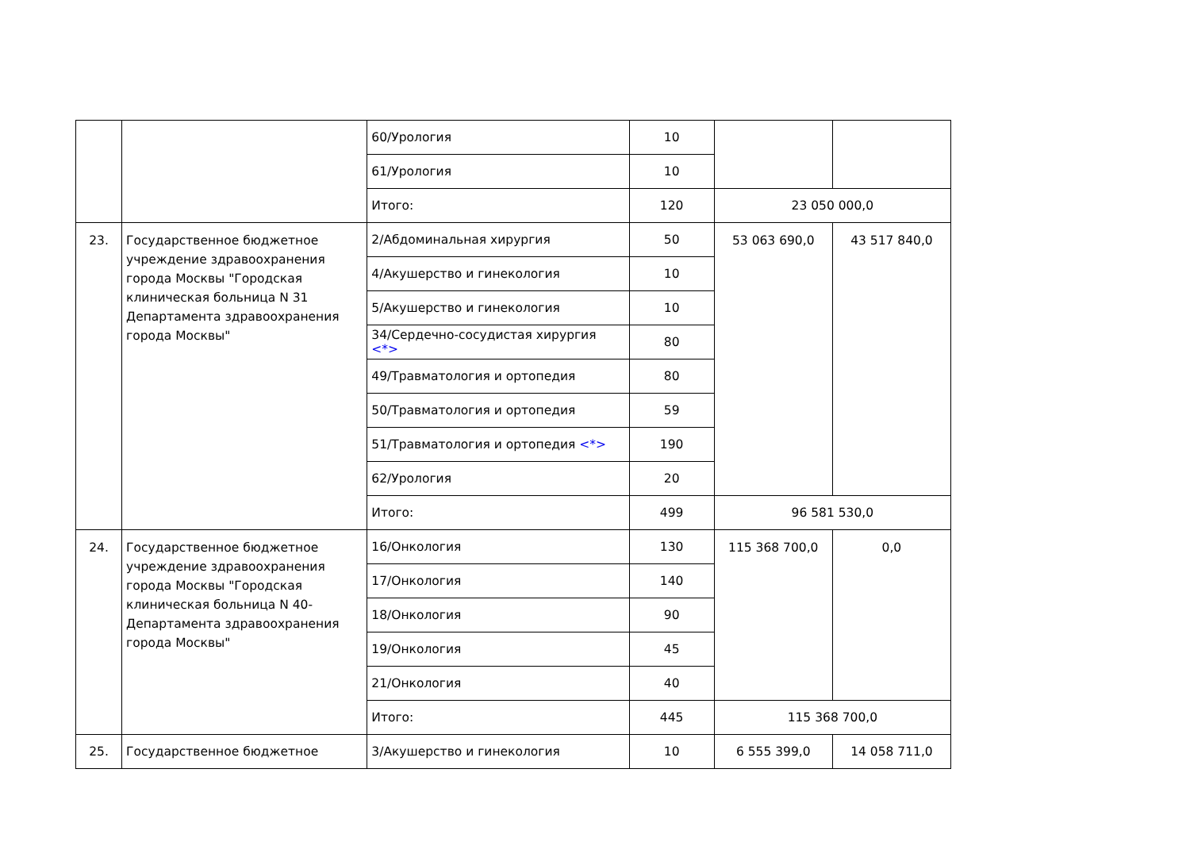| | | 60/Урология | 10 | | |
| | | 61/Урология | 10 | | |
| | | Итого: | 120 | 23 050 000,0 | |
| 23. | Государственное бюджетное учреждение здравоохранения города Москвы "Городская клиническая больница N 31 Департамента здравоохранения города Москвы" | 2/Абдоминальная хирургия | 50 | 53 063 690,0 | 43 517 840,0 |
| | | 4/Акушерство и гинекология | 10 | | |
| | | 5/Акушерство и гинекология | 10 | | |
| | | 34/Сердечно-сосудистая хирургия <*> | 80 | | |
| | | 49/Травматология и ортопедия | 80 | | |
| | | 50/Травматология и ортопедия | 59 | | |
| | | 51/Травматология и ортопедия <*> | 190 | | |
| | | 62/Урология | 20 | | |
| | | Итого: | 499 | 96 581 530,0 | |
| 24. | Государственное бюджетное учреждение здравоохранения города Москвы "Городская клиническая больница N 40- Департамента здравоохранения города Москвы" | 16/Онкология | 130 | 115 368 700,0 | 0,0 |
| | | 17/Онкология | 140 | | |
| | | 18/Онкология | 90 | | |
| | | 19/Онкология | 45 | | |
| | | 21/Онкология | 40 | | |
| | | Итого: | 445 | 115 368 700,0 | |
| 25. | Государственное бюджетное | 3/Акушерство и гинекология | 10 | 6 555 399,0 | 14 058 711,0 |